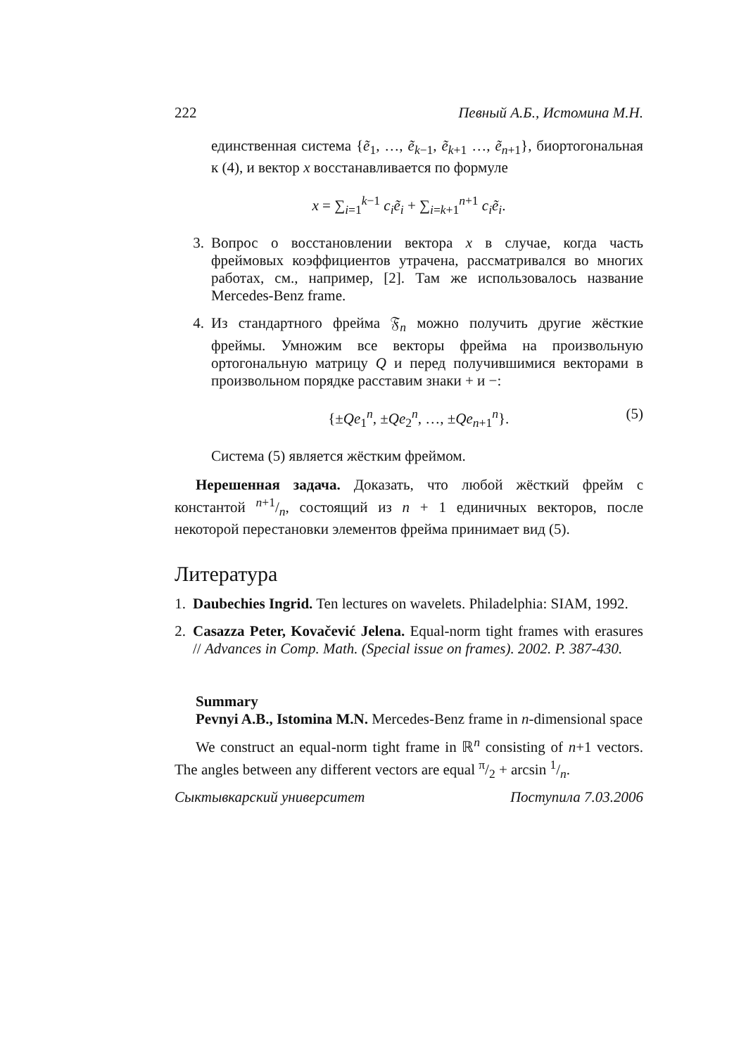222 Певный А.Б., Истомина М.Н.
единственная система {ẽ<sub>1</sub>, …, ẽ<sub>k−1</sub>, ẽ<sub>k+1</sub> …, ẽ<sub>n+1</sub>}, биортогональная к (4), и вектор x восстанавливается по формуле
x = ∑<sub>i=1</sub><sup>k−1</sup> c<sub>i</sub>ẽ<sub>i</sub> + ∑<sub>i=k+1</sub><sup>n+1</sup> c<sub>i</sub>ẽ<sub>i</sub>.
3. Вопрос о восстановлении вектора x в случае, когда часть фреймовых коэффициентов утрачена, рассматривался во многих работах, см., например, [2]. Там же использовалось название Mercedes-Benz frame.
4. Из стандартного фрейма 𝔉<sub>n</sub> можно получить другие жёсткие фреймы. Умножим все векторы фрейма на произвольную ортогональную матрицу Q и перед получившимися векторами в произвольном порядке расставим знаки + и −:
{±Qe<sub>1</sub><sup>n</sup>, ±Qe<sub>2</sub><sup>n</sup>, …, ±Qe<sub>n+1</sub><sup>n</sup>}. (5)
Система (5) является жёстким фреймом.
Нерешенная задача. Доказать, что любой жёсткий фрейм с константой n+1/n, состоящий из n + 1 единичных векторов, после некоторой перестановки элементов фрейма принимает вид (5).
Литература
1. Daubechies Ingrid. Ten lectures on wavelets. Philadelphia: SIAM, 1992.
2. Casazza Peter, Kovačević Jelena. Equal-norm tight frames with erasures // Advances in Comp. Math. (Special issue on frames). 2002. P. 387-430.
Summary
Pevnyi A.B., Istomina M.N. Mercedes-Benz frame in n-dimensional space
We construct an equal-norm tight frame in ℝ<sup>n</sup> consisting of n+1 vectors. The angles between any different vectors are equal π/2 + arcsin 1/n.
Сыктывкарский университет Поступила 7.03.2006